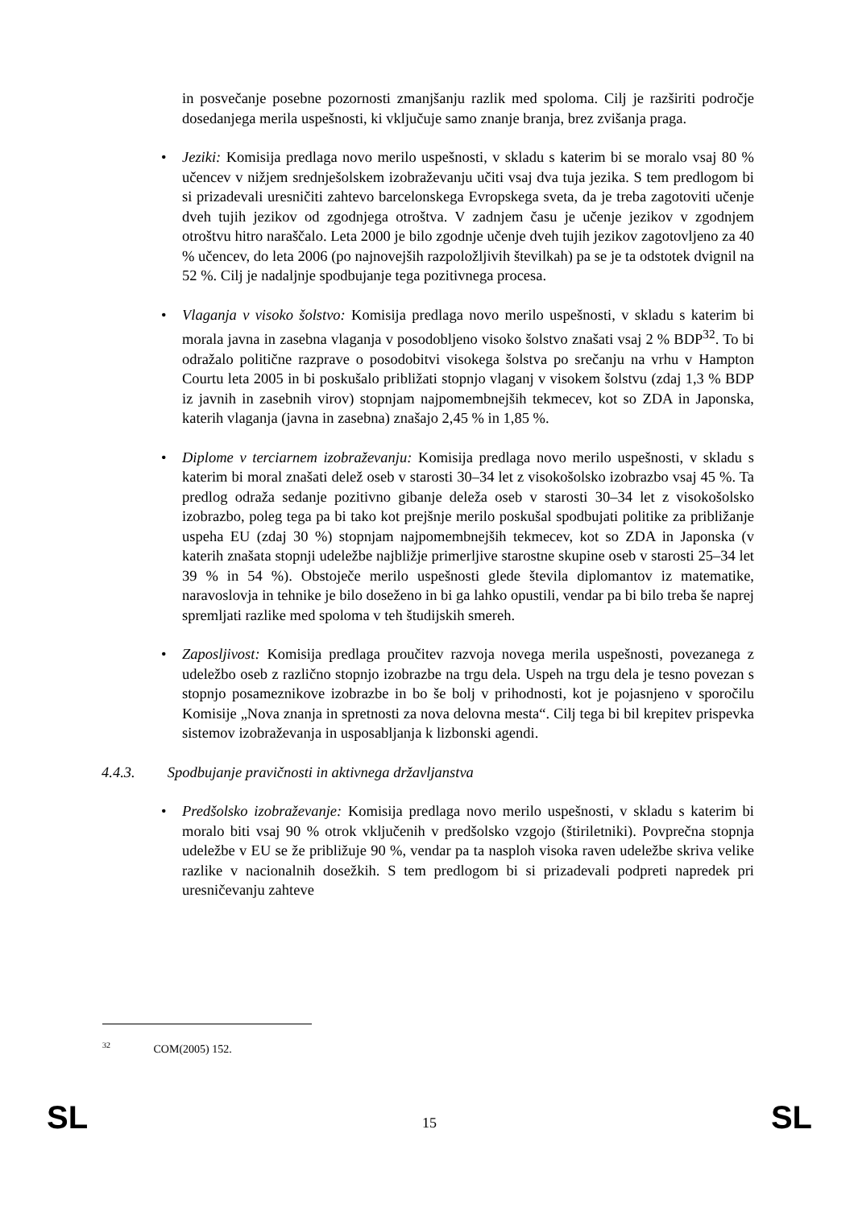in posvečanje posebne pozornosti zmanjšanju razlik med spoloma. Cilj je razširiti področje dosedanjega merila uspešnosti, ki vključuje samo znanje branja, brez zvišanja praga.
• Jeziki: Komisija predlaga novo merilo uspešnosti, v skladu s katerim bi se moralo vsaj 80 % učencev v nižjem srednješolskem izobraževanju učiti vsaj dva tuja jezika. S tem predlogom bi si prizadevali uresničiti zahtevo barcelonskega Evropskega sveta, da je treba zagotoviti učenje dveh tujih jezikov od zgodnjega otroštva. V zadnjem času je učenje jezikov v zgodnjem otroštvu hitro naraščalo. Leta 2000 je bilo zgodnje učenje dveh tujih jezikov zagotovljeno za 40 % učencev, do leta 2006 (po najnovejših razpoložljivih številkah) pa se je ta odstotek dvignil na 52 %. Cilj je nadaljnje spodbujanje tega pozitivnega procesa.
• Vlaganja v visoko šolstvo: Komisija predlaga novo merilo uspešnosti, v skladu s katerim bi morala javna in zasebna vlaganja v posodobljeno visoko šolstvo znašati vsaj 2 % BDP<sup>32</sup>. To bi odražalo politične razprave o posodobitvi visokega šolstva po srečanju na vrhu v Hampton Courtu leta 2005 in bi poskušalo približati stopnjo vlaganj v visokem šolstvu (zdaj 1,3 % BDP iz javnih in zasebnih virov) stopnjam najpomembnejših tekmecev, kot so ZDA in Japonska, katerih vlaganja (javna in zasebna) znašajo 2,45 % in 1,85 %.
• Diplome v terciarnem izobraževanju: Komisija predlaga novo merilo uspešnosti, v skladu s katerim bi moral znašati delež oseb v starosti 30–34 let z visokošolsko izobrazbo vsaj 45 %. Ta predlog odraža sedanje pozitivno gibanje deleža oseb v starosti 30–34 let z visokošolsko izobrazbo, poleg tega pa bi tako kot prejšnje merilo poskušal spodbujati politike za približanje uspeha EU (zdaj 30 %) stopnjam najpomembnejših tekmecev, kot so ZDA in Japonska (v katerih znašata stopnji udeležbe najbližje primerljive starostne skupine oseb v starosti 25–34 let 39 % in 54 %). Obstoječe merilo uspešnosti glede števila diplomantov iz matematike, naravoslovja in tehnike je bilo doseženo in bi ga lahko opustili, vendar pa bi bilo treba še naprej spremljati razlike med spoloma v teh študijskih smereh.
• Zaposljivost: Komisija predlaga proučitev razvoja novega merila uspešnosti, povezanega z udeležbo oseb z različno stopnjo izobrazbe na trgu dela. Uspeh na trgu dela je tesno povezan s stopnjo posameznikove izobrazbe in bo še bolj v prihodnosti, kot je pojasnjeno v sporočilu Komisije „Nova znanja in spretnosti za nova delovna mesta“. Cilj tega bi bil krepitev prispevka sistemov izobraževanja in usposabljanja k lizbonski agendi.
4.4.3. Spodbujanje pravičnosti in aktivnega državljanstva
• Predšolsko izobraževanje: Komisija predlaga novo merilo uspešnosti, v skladu s katerim bi moralo biti vsaj 90 % otrok vključenih v predšolsko vzgojo (štiriletniki). Povprečna stopnja udeležbe v EU se že približuje 90 %, vendar pa ta nasploh visoka raven udeležbe skriva velike razlike v nacionalnih dosežkih. S tem predlogom bi si prizadevali podpreti napredek pri uresničevanju zahteve
<sup>32</sup> COM(2005) 152.
SL 15 SL